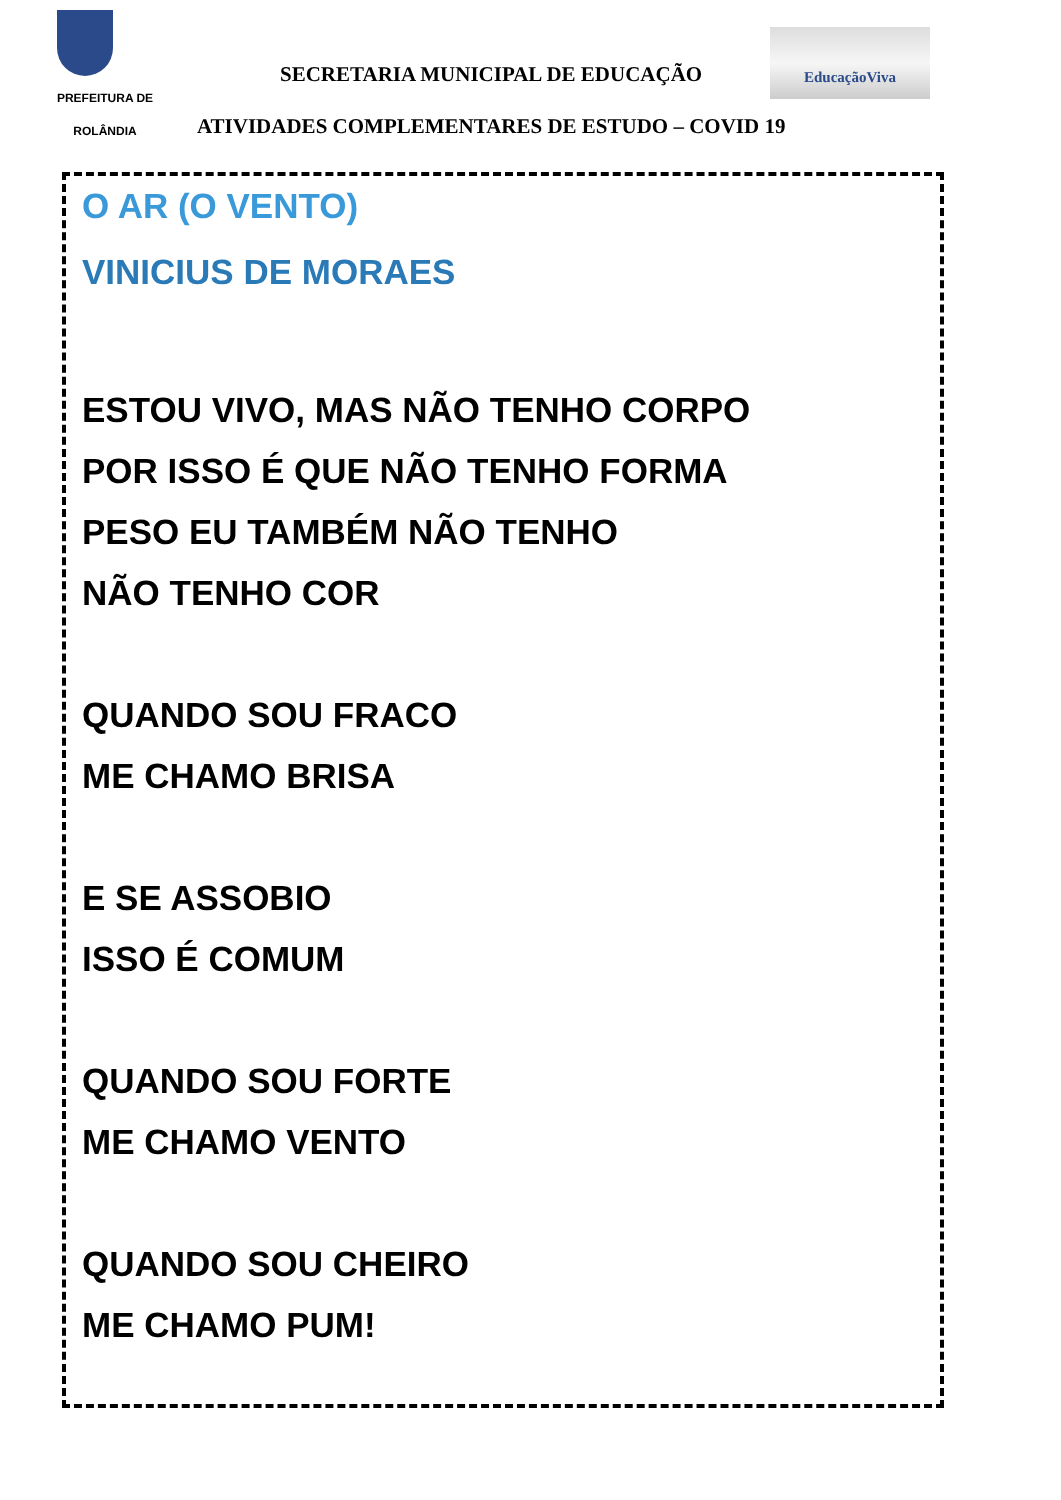PREFEITURA DE
ROLÂNDIA
SECRETARIA MUNICIPAL DE EDUCAÇÃO
EducaçãoViva
ATIVIDADES COMPLEMENTARES DE ESTUDO – COVID 19
O AR (O VENTO)
VINICIUS DE MORAES
ESTOU VIVO, MAS NÃO TENHO CORPO
POR ISSO É QUE NÃO TENHO FORMA
PESO EU TAMBÉM NÃO TENHO
NÃO TENHO COR
QUANDO SOU FRACO
ME CHAMO BRISA
E SE ASSOBIO
ISSO É COMUM
QUANDO SOU FORTE
ME CHAMO VENTO
QUANDO SOU CHEIRO
ME CHAMO PUM!